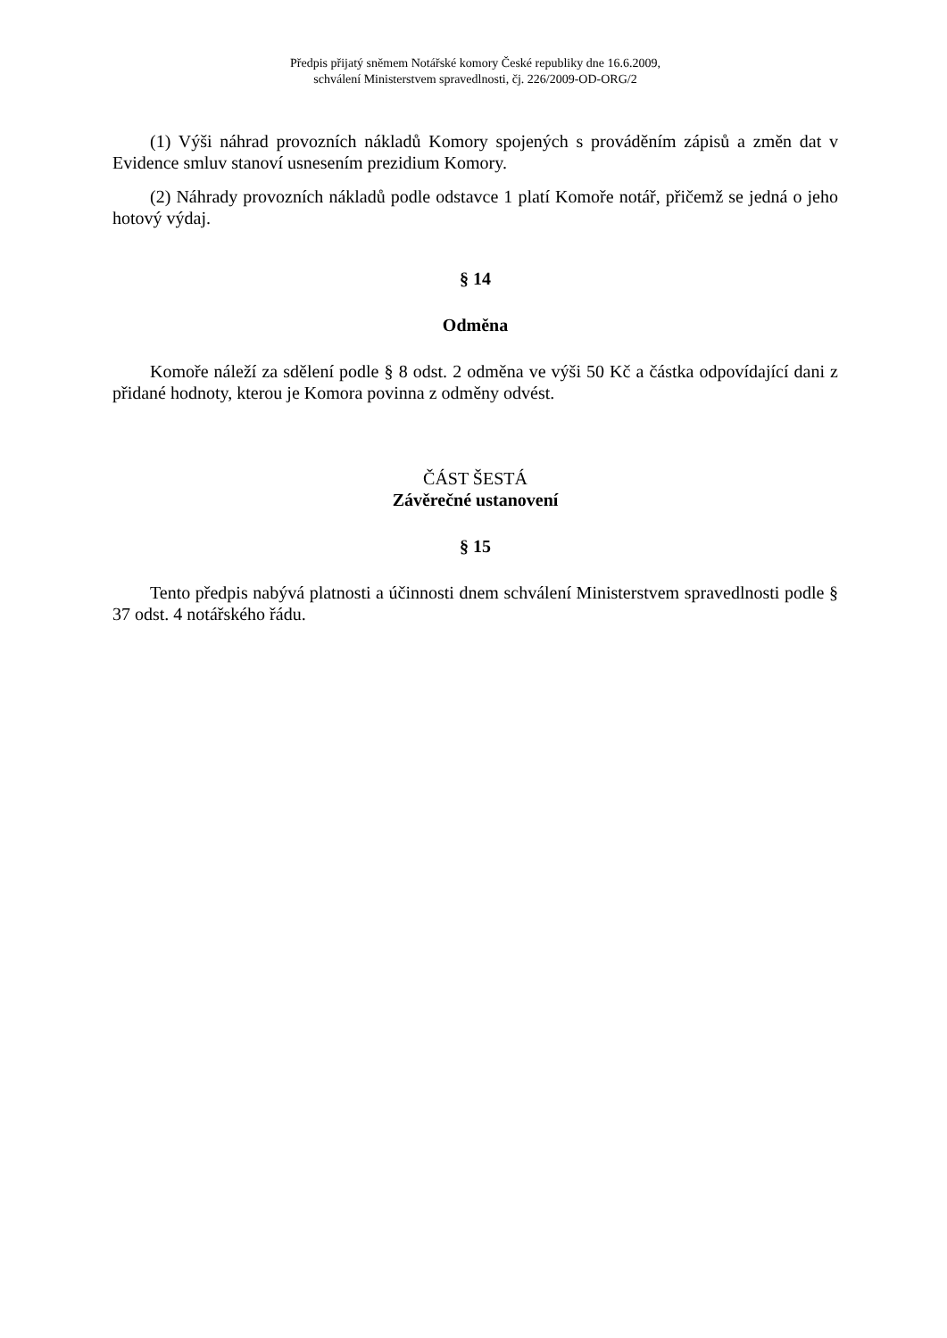Předpis přijatý sněmem Notářské komory České republiky dne 16.6.2009,
schválení Ministerstvem spravedlnosti, čj. 226/2009-OD-ORG/2
(1) Výši náhrad provozních nákladů Komory spojených s prováděním zápisů a změn dat v Evidence smluv stanoví usnesením prezidium Komory.
(2) Náhrady provozních nákladů podle odstavce 1 platí Komoře notář, přičemž se jedná o jeho hotový výdaj.
§ 14
Odměna
Komoře náleží za sdělení podle § 8 odst. 2 odměna ve výši 50 Kč a částka odpovídající dani z přidané hodnoty, kterou je Komora povinna z odměny odvést.
ČÁST ŠESTÁ
Závěrečné ustanovení
§ 15
Tento předpis nabývá platnosti a účinnosti dnem schválení Ministerstvem spravedlnosti podle § 37 odst. 4 notářského řádu.